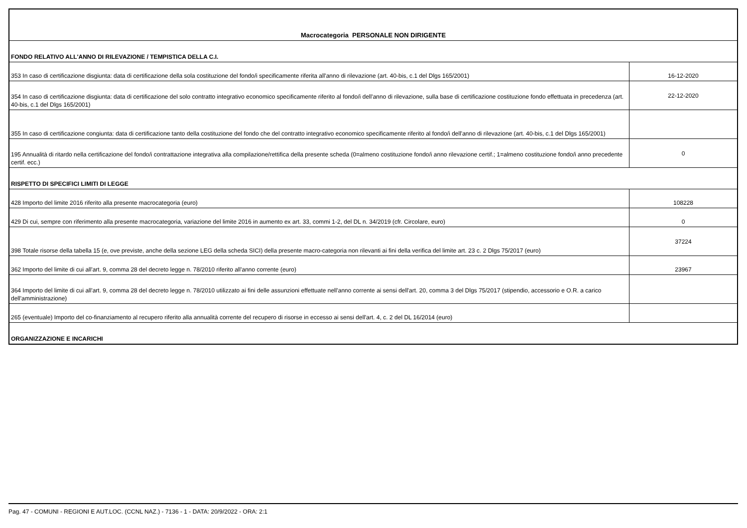| Macrocategoria PERSONALE NON DIRIGENTE | |
| FONDO RELATIVO ALL'ANNO DI RILEVAZIONE / TEMPISTICA DELLA C.I. | |
| 353 In caso di certificazione disgiunta: data di certificazione della sola costituzione del fondo/i specificamente riferita all'anno di rilevazione (art. 40-bis, c.1 del Dlgs 165/2001) | 16-12-2020 |
| 354 In caso di certificazione disgiunta: data di certificazione del solo contratto integrativo economico specificamente riferito al fondo/i dell'anno di rilevazione, sulla base di certificazione costituzione fondo effettuata in precedenza (art. 40-bis, c.1 del Dlgs 165/2001) | 22-12-2020 |
| 355 In caso di certificazione congiunta: data di certificazione tanto della costituzione del fondo che del contratto integrativo economico specificamente riferito al fondo/i dell'anno di rilevazione (art. 40-bis, c.1 del Dlgs 165/2001) | |
| 195 Annualità di ritardo nella certificazione del fondo/i contrattazione integrativa alla compilazione/rettifica della presente scheda (0=almeno costituzione fondo/i anno rilevazione certif.; 1=almeno costituzione fondo/i anno precedente certif. ecc.) | 0 |
| RISPETTO DI SPECIFICI LIMITI DI LEGGE | |
| 428 Importo del limite 2016 riferito alla presente macrocategoria (euro) | 108228 |
| 429 Di cui, sempre con riferimento alla presente macrocategoria, variazione del limite 2016 in aumento ex art. 33, commi 1-2, del DL n. 34/2019 (cfr. Circolare, euro) | 0 |
| 398 Totale risorse della tabella 15 (e, ove previste, anche della sezione LEG della scheda SICI) della presente macro-categoria non rilevanti ai fini della verifica del limite art. 23 c. 2 Dlgs 75/2017 (euro) | 37224 |
| 362 Importo del limite di cui all'art. 9, comma 28 del decreto legge n. 78/2010 riferito all'anno corrente (euro) | 23967 |
| 364 Importo del limite di cui all'art. 9, comma 28 del decreto legge n. 78/2010 utilizzato ai fini delle assunzioni effettuate nell'anno corrente ai sensi dell'art. 20, comma 3 del Dlgs 75/2017 (stipendio, accessorio e O.R. a carico dell'amministrazione) | |
| 265 (eventuale) Importo del co-finanziamento al recupero riferito alla annualità corrente del recupero di risorse in eccesso ai sensi dell'art. 4, c. 2 del DL 16/2014 (euro) | |
| ORGANIZZAZIONE E INCARICHI | |
Pag. 47 - COMUNI - REGIONI E AUT.LOC. (CCNL NAZ.) - 7136 - 1 - DATA: 20/9/2022 - ORA: 2:1